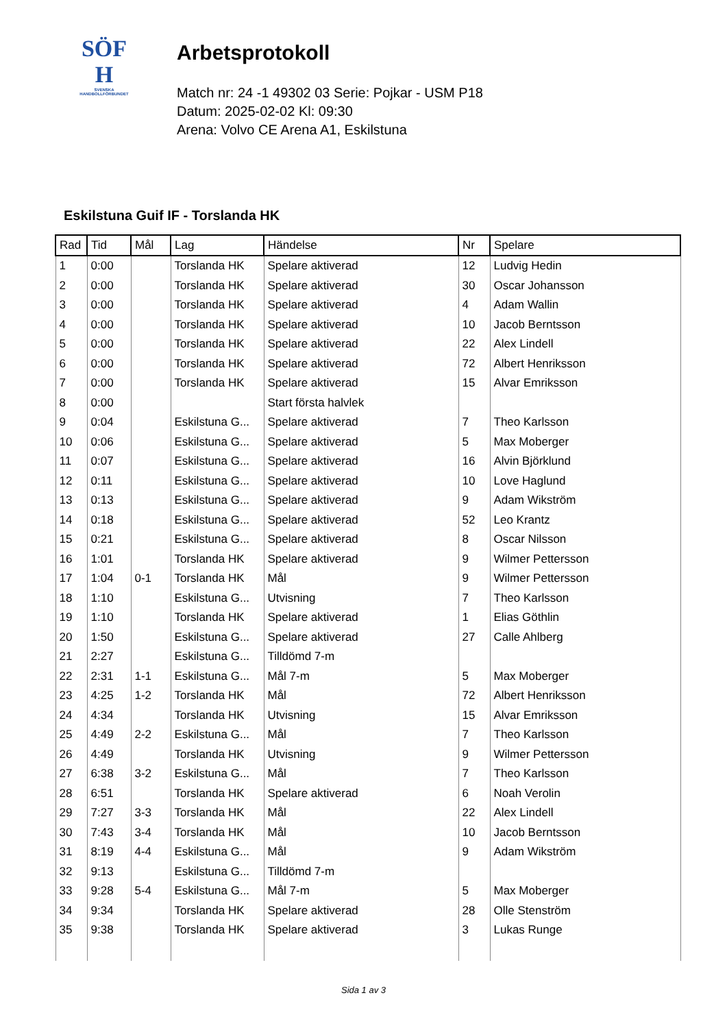SÖF
H
SVENSKA
HANDBOLLFÖRBUNDET
Arbetsprotokoll
Match nr: 24 -1 49302 03 Serie: Pojkar - USM P18
Datum: 2025-02-02 Kl: 09:30
Arena: Volvo CE Arena A1, Eskilstuna
Eskilstuna Guif IF - Torslanda HK
| Rad | Tid | Mål | Lag | Händelse | Nr | Spelare |
| --- | --- | --- | --- | --- | --- | --- |
| 1 | 0:00 | | Torslanda HK | Spelare aktiverad | 12 | Ludvig Hedin |
| 2 | 0:00 | | Torslanda HK | Spelare aktiverad | 30 | Oscar Johansson |
| 3 | 0:00 | | Torslanda HK | Spelare aktiverad | 4 | Adam Wallin |
| 4 | 0:00 | | Torslanda HK | Spelare aktiverad | 10 | Jacob Berntsson |
| 5 | 0:00 | | Torslanda HK | Spelare aktiverad | 22 | Alex Lindell |
| 6 | 0:00 | | Torslanda HK | Spelare aktiverad | 72 | Albert Henriksson |
| 7 | 0:00 | | Torslanda HK | Spelare aktiverad | 15 | Alvar Emriksson |
| 8 | 0:00 | | | Start första halvlek | | |
| 9 | 0:04 | | Eskilstuna G... | Spelare aktiverad | 7 | Theo Karlsson |
| 10 | 0:06 | | Eskilstuna G... | Spelare aktiverad | 5 | Max Moberger |
| 11 | 0:07 | | Eskilstuna G... | Spelare aktiverad | 16 | Alvin Björklund |
| 12 | 0:11 | | Eskilstuna G... | Spelare aktiverad | 10 | Love Haglund |
| 13 | 0:13 | | Eskilstuna G... | Spelare aktiverad | 9 | Adam Wikström |
| 14 | 0:18 | | Eskilstuna G... | Spelare aktiverad | 52 | Leo Krantz |
| 15 | 0:21 | | Eskilstuna G... | Spelare aktiverad | 8 | Oscar Nilsson |
| 16 | 1:01 | | Torslanda HK | Spelare aktiverad | 9 | Wilmer Pettersson |
| 17 | 1:04 | 0-1 | Torslanda HK | Mål | 9 | Wilmer Pettersson |
| 18 | 1:10 | | Eskilstuna G... | Utvisning | 7 | Theo Karlsson |
| 19 | 1:10 | | Torslanda HK | Spelare aktiverad | 1 | Elias Göthlin |
| 20 | 1:50 | | Eskilstuna G... | Spelare aktiverad | 27 | Calle Ahlberg |
| 21 | 2:27 | | Eskilstuna G... | Tilldömd 7-m | | |
| 22 | 2:31 | 1-1 | Eskilstuna G... | Mål 7-m | 5 | Max Moberger |
| 23 | 4:25 | 1-2 | Torslanda HK | Mål | 72 | Albert Henriksson |
| 24 | 4:34 | | Torslanda HK | Utvisning | 15 | Alvar Emriksson |
| 25 | 4:49 | 2-2 | Eskilstuna G... | Mål | 7 | Theo Karlsson |
| 26 | 4:49 | | Torslanda HK | Utvisning | 9 | Wilmer Pettersson |
| 27 | 6:38 | 3-2 | Eskilstuna G... | Mål | 7 | Theo Karlsson |
| 28 | 6:51 | | Torslanda HK | Spelare aktiverad | 6 | Noah Verolin |
| 29 | 7:27 | 3-3 | Torslanda HK | Mål | 22 | Alex Lindell |
| 30 | 7:43 | 3-4 | Torslanda HK | Mål | 10 | Jacob Berntsson |
| 31 | 8:19 | 4-4 | Eskilstuna G... | Mål | 9 | Adam Wikström |
| 32 | 9:13 | | Eskilstuna G... | Tilldömd 7-m | | |
| 33 | 9:28 | 5-4 | Eskilstuna G... | Mål 7-m | 5 | Max Moberger |
| 34 | 9:34 | | Torslanda HK | Spelare aktiverad | 28 | Olle Stenström |
| 35 | 9:38 | | Torslanda HK | Spelare aktiverad | 3 | Lukas Runge |
Sida 1 av 3